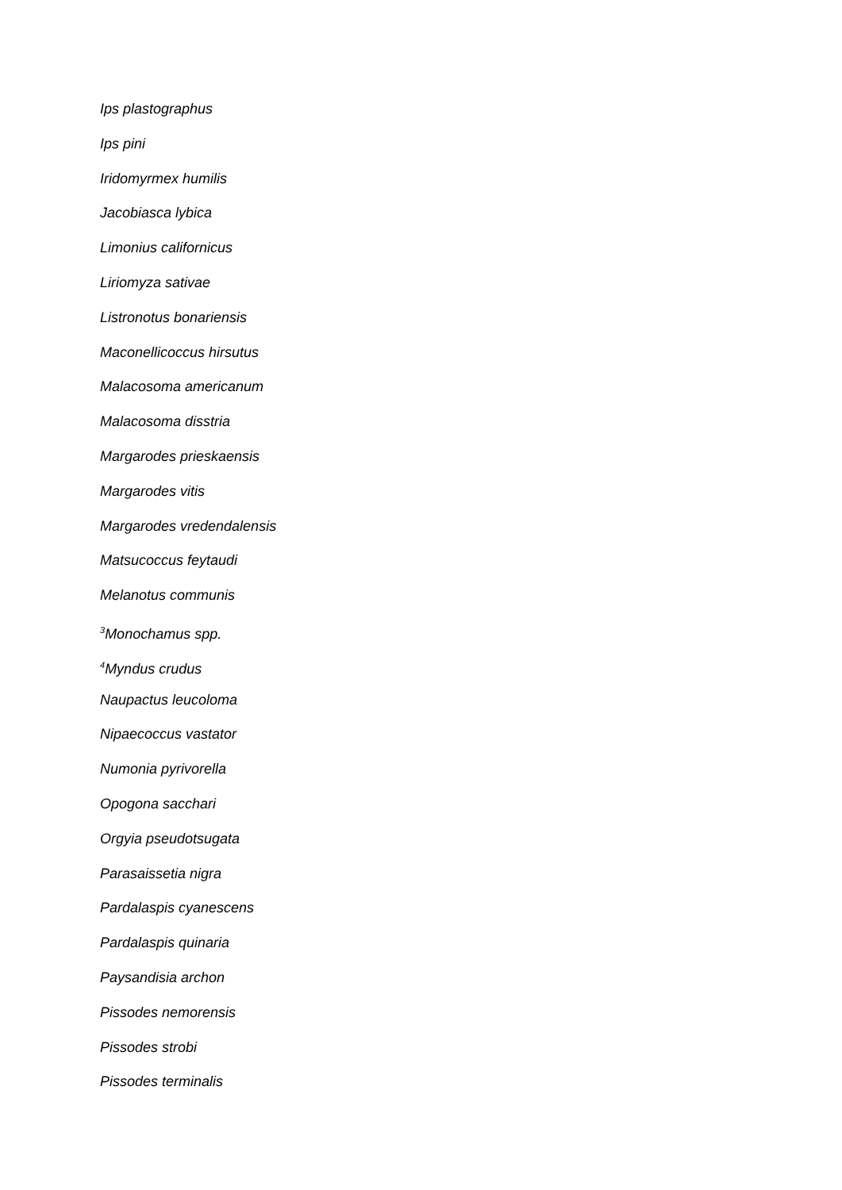Ips plastographus
Ips pini
Iridomyrmex humilis
Jacobiasca lybica
Limonius californicus
Liriomyza sativae
Listronotus bonariensis
Maconellicoccus hirsutus
Malacosoma americanum
Malacosoma disstria
Margarodes prieskaensis
Margarodes vitis
Margarodes vredendalensis
Matsucoccus feytaudi
Melanotus communis
<sup>3</sup> Monochamus spp.
<sup>4</sup> Myndus crudus
Naupactus leucoloma
Nipaecoccus vastator
Numonia pyrivorella
Opogona sacchari
Orgyia pseudotsugata
Parasaissetia nigra
Pardalaspis cyanescens
Pardalaspis quinaria
Paysandisia archon
Pissodes nemorensis
Pissodes strobi
Pissodes terminalis